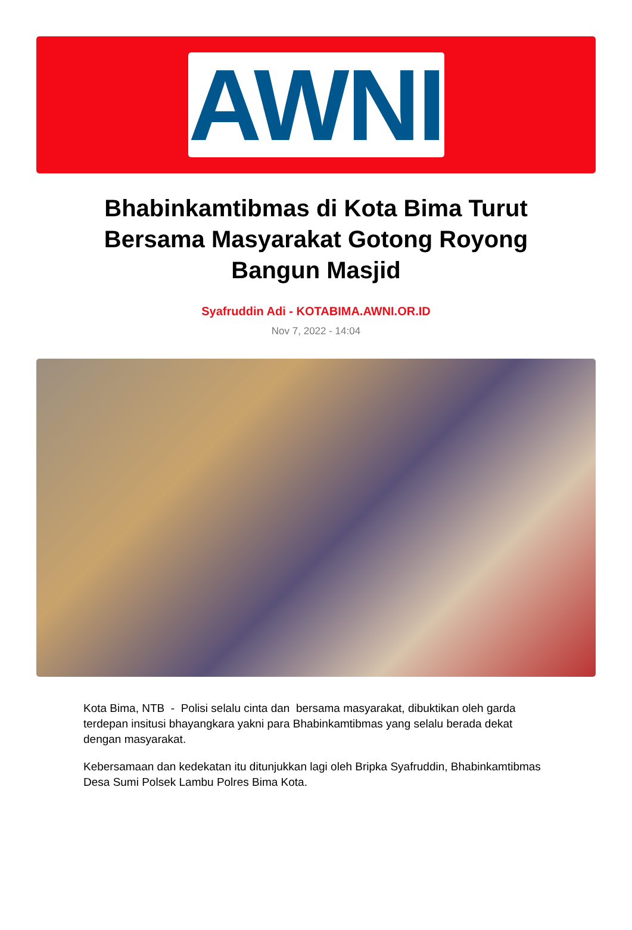AWNI
Bhabinkamtibmas di Kota Bima Turut Bersama Masyarakat Gotong Royong Bangun Masjid
Syafruddin Adi - KOTABIMA.AWNI.OR.ID
Nov 7, 2022 - 14:04
Kota Bima, NTB - Polisi selalu cinta dan bersama masyarakat, dibuktikan oleh garda terdepan insitusi bhayangkara yakni para Bhabinkamtibmas yang selalu berada dekat dengan masyarakat.
Kebersamaan dan kedekatan itu ditunjukkan lagi oleh Bripka Syafruddin, Bhabinkamtibmas Desa Sumi Polsek Lambu Polres Bima Kota.